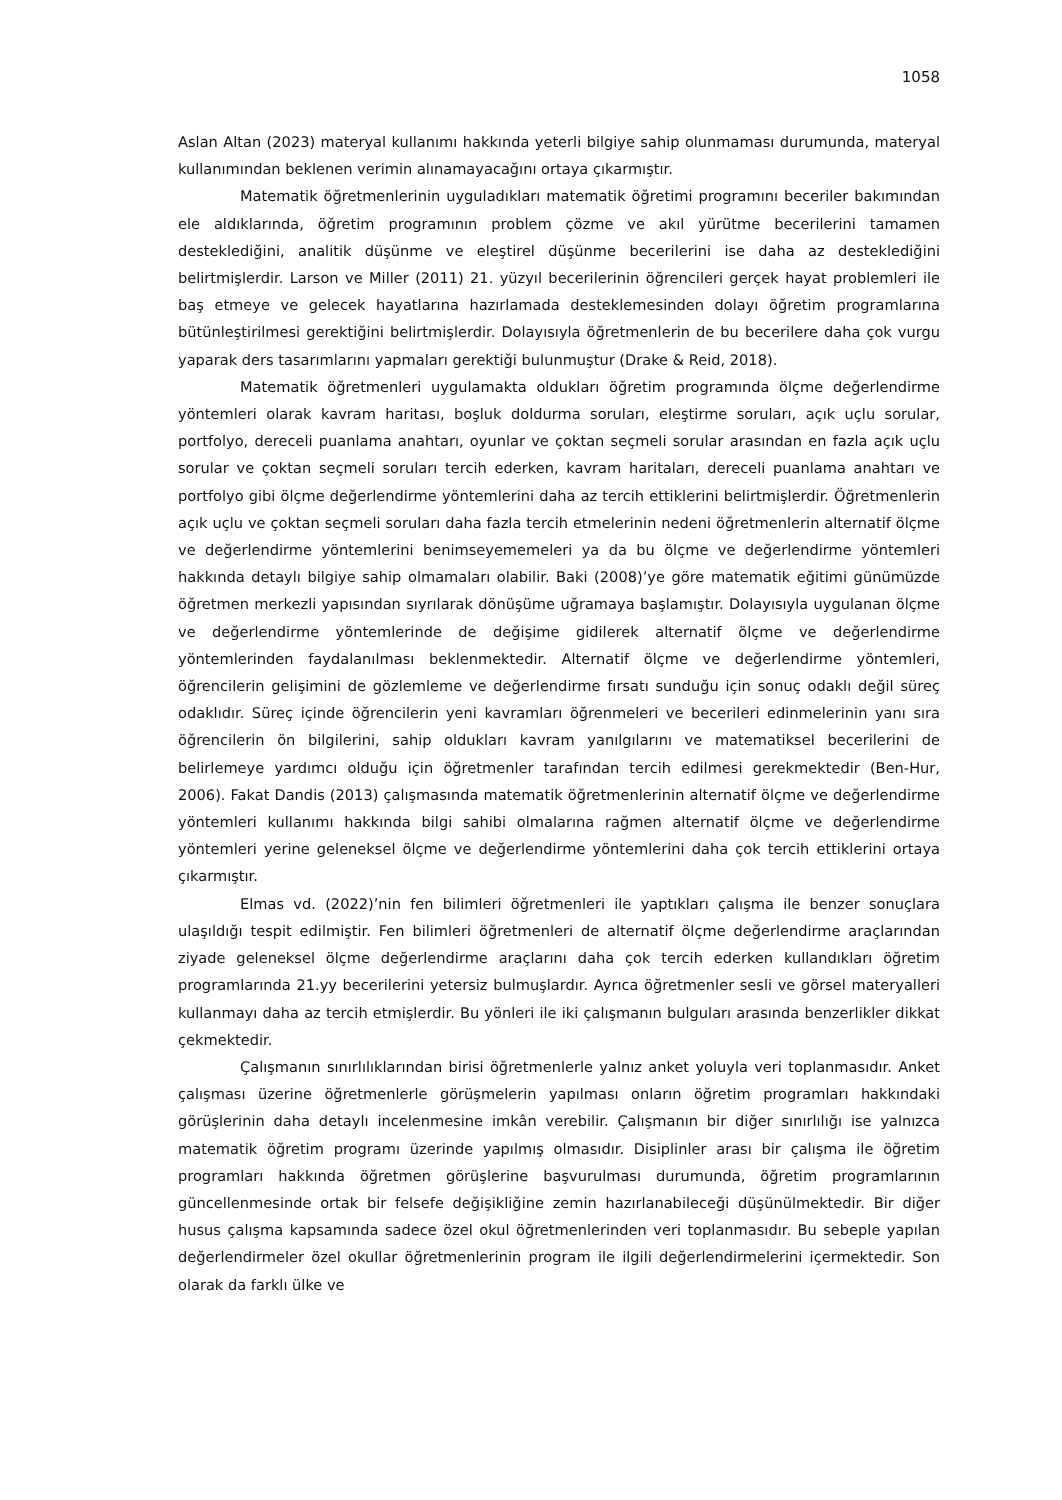1058
Aslan Altan (2023) materyal kullanımı hakkında yeterli bilgiye sahip olunmaması durumunda, materyal kullanımından beklenen verimin alınamayacağını ortaya çıkarmıştır.
Matematik öğretmenlerinin uyguladıkları matematik öğretimi programını beceriler bakımından ele aldıklarında, öğretim programının problem çözme ve akıl yürütme becerilerini tamamen desteklediğini, analitik düşünme ve eleştirel düşünme becerilerini ise daha az desteklediğini belirtmişlerdir. Larson ve Miller (2011) 21. yüzyıl becerilerinin öğrencileri gerçek hayat problemleri ile baş etmeye ve gelecek hayatlarına hazırlamada desteklemesinden dolayı öğretim programlarına bütünleştirilmesi gerektiğini belirtmişlerdir. Dolayısıyla öğretmenlerin de bu becerilere daha çok vurgu yaparak ders tasarımlarını yapmaları gerektiği bulunmuştur (Drake & Reid, 2018).
Matematik öğretmenleri uygulamakta oldukları öğretim programında ölçme değerlendirme yöntemleri olarak kavram haritası, boşluk doldurma soruları, eleştirme soruları, açık uçlu sorular, portfolyo, dereceli puanlama anahtarı, oyunlar ve çoktan seçmeli sorular arasından en fazla açık uçlu sorular ve çoktan seçmeli soruları tercih ederken, kavram haritaları, dereceli puanlama anahtarı ve portfolyo gibi ölçme değerlendirme yöntemlerini daha az tercih ettiklerini belirtmişlerdir. Öğretmenlerin açık uçlu ve çoktan seçmeli soruları daha fazla tercih etmelerinin nedeni öğretmenlerin alternatif ölçme ve değerlendirme yöntemlerini benimseyememeleri ya da bu ölçme ve değerlendirme yöntemleri hakkında detaylı bilgiye sahip olmamaları olabilir. Baki (2008)’ye göre matematik eğitimi günümüzde öğretmen merkezli yapısından sıyrılarak dönüşüme uğramaya başlamıştır. Dolayısıyla uygulanan ölçme ve değerlendirme yöntemlerinde de değişime gidilerek alternatif ölçme ve değerlendirme yöntemlerinden faydalanılması beklenmektedir. Alternatif ölçme ve değerlendirme yöntemleri, öğrencilerin gelişimini de gözlemleme ve değerlendirme fırsatı sunduğu için sonuç odaklı değil süreç odaklıdır. Süreç içinde öğrencilerin yeni kavramları öğrenmeleri ve becerileri edinmelerinin yanı sıra öğrencilerin ön bilgilerini, sahip oldukları kavram yanılgılarını ve matematiksel becerilerini de belirlemeye yardımcı olduğu için öğretmenler tarafından tercih edilmesi gerekmektedir (Ben-Hur, 2006). Fakat Dandis (2013) çalışmasında matematik öğretmenlerinin alternatif ölçme ve değerlendirme yöntemleri kullanımı hakkında bilgi sahibi olmalarına rağmen alternatif ölçme ve değerlendirme yöntemleri yerine geleneksel ölçme ve değerlendirme yöntemlerini daha çok tercih ettiklerini ortaya çıkarmıştır.
Elmas vd. (2022)’nin fen bilimleri öğretmenleri ile yaptıkları çalışma ile benzer sonuçlara ulaşıldığı tespit edilmiştir. Fen bilimleri öğretmenleri de alternatif ölçme değerlendirme araçlarından ziyade geleneksel ölçme değerlendirme araçlarını daha çok tercih ederken kullandıkları öğretim programlarında 21.yy becerilerini yetersiz bulmuşlardır. Ayrıca öğretmenler sesli ve görsel materyalleri kullanmayı daha az tercih etmişlerdir. Bu yönleri ile iki çalışmanın bulguları arasında benzerlikler dikkat çekmektedir.
Çalışmanın sınırlılıklarından birisi öğretmenlerle yalnız anket yoluyla veri toplanmasıdır. Anket çalışması üzerine öğretmenlerle görüşmelerin yapılması onların öğretim programları hakkındaki görüşlerinin daha detaylı incelenmesine imkân verebilir. Çalışmanın bir diğer sınırlılığı ise yalnızca matematik öğretim programı üzerinde yapılmış olmasıdır. Disiplinler arası bir çalışma ile öğretim programları hakkında öğretmen görüşlerine başvurulması durumunda, öğretim programlarının güncellenmesinde ortak bir felsefe değişikliğine zemin hazırlanabileceği düşünülmektedir. Bir diğer husus çalışma kapsamında sadece özel okul öğretmenlerinden veri toplanmasıdır. Bu sebeple yapılan değerlendirmeler özel okullar öğretmenlerinin program ile ilgili değerlendirmelerini içermektedir. Son olarak da farklı ülke ve